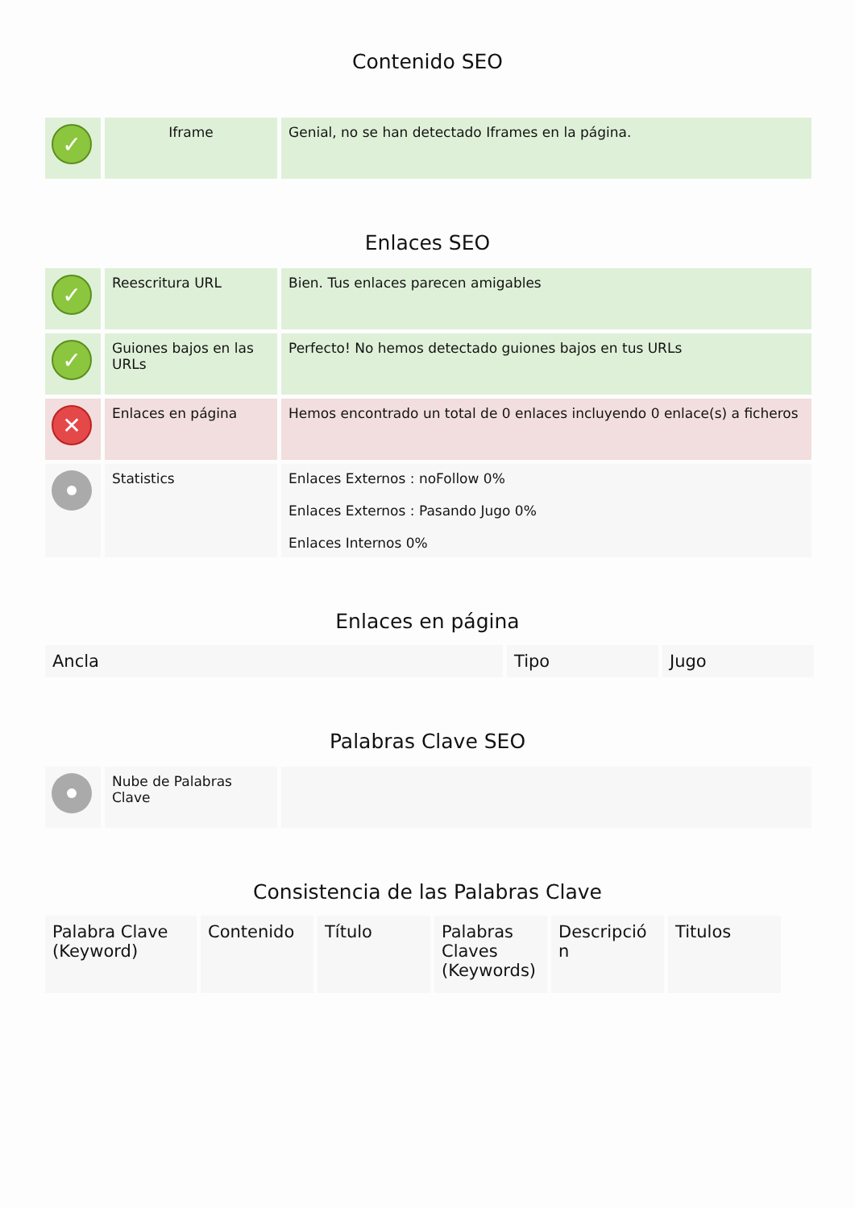Contenido SEO
| ✓ | Iframe | Genial, no se han detectado Iframes en la página. |
Enlaces SEO
| ✓ | Reescritura URL | Bien. Tus enlaces parecen amigables |
| ✓ | Guiones bajos en las URLs | Perfecto! No hemos detectado guiones bajos en tus URLs |
| ✕ | Enlaces en página | Hemos encontrado un total de 0 enlaces incluyendo 0 enlace(s) a ficheros |
| | Statistics | Enlaces Externos : noFollow 0% Enlaces Externos : Pasando Jugo 0% Enlaces Internos 0% |
Enlaces en página
| Ancla | Tipo | Jugo |
| --- | --- | --- |
Palabras Clave SEO
| | Nube de Palabras Clave | |
Consistencia de las Palabras Clave
| Palabra Clave (Keyword) | Contenido | Título | Palabras Claves (Keywords) | Descripció n | Titulos |
| --- | --- | --- | --- | --- | --- |